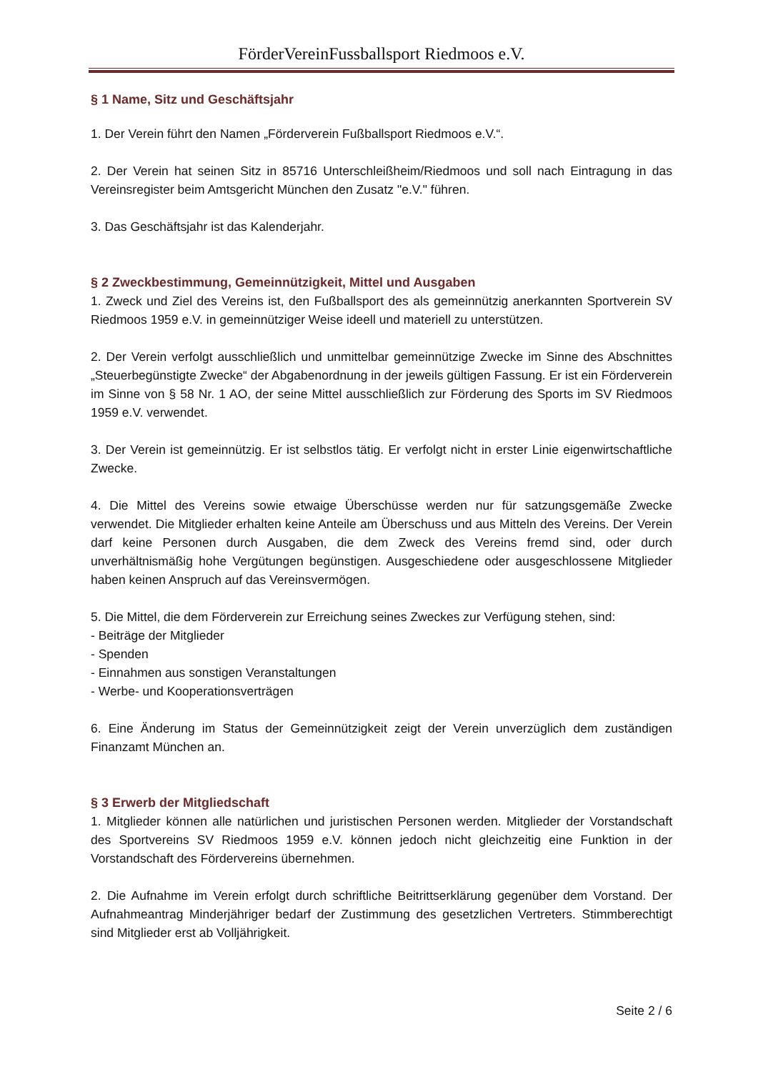FörderVereinFussballsport Riedmoos e.V.
§ 1 Name, Sitz und Geschäftsjahr
1. Der Verein führt den Namen „Förderverein Fußballsport Riedmoos e.V.“.
2. Der Verein hat seinen Sitz in 85716 Unterschleißheim/Riedmoos und soll nach Eintragung in das Vereinsregister beim Amtsgericht München den Zusatz "e.V." führen.
3. Das Geschäftsjahr ist das Kalenderjahr.
§ 2 Zweckbestimmung, Gemeinnützigkeit, Mittel und Ausgaben
1. Zweck und Ziel des Vereins ist, den Fußballsport des als gemeinnützig anerkannten Sport­verein SV Riedmoos 1959 e.V. in gemeinnütziger Weise ideell und materiell zu unterstützen.
2. Der Verein verfolgt ausschließlich und unmittelbar gemeinnützige Zwecke im Sinne des Abschnittes „Steuerbegünstigte Zwecke“ der Abgabenordnung in der jeweils gültigen Fas­sung. Er ist ein Förderverein im Sinne von § 58 Nr. 1 AO, der seine Mittel ausschließlich zur Förderung des Sports im SV Riedmoos 1959 e.V. verwendet.
3. Der Verein ist gemeinnützig. Er ist selbstlos tätig. Er verfolgt nicht in erster Linie eigenwirt­schaftliche Zwecke.
4. Die Mittel des Vereins sowie etwaige Überschüsse werden nur für satzungsgemäße Zwe­cke verwendet. Die Mitglieder erhalten keine Anteile am Überschuss und aus Mitteln des Vereins. Der Verein darf keine Personen durch Ausgaben, die dem Zweck des Vereins fremd sind, oder durch unverhältnismäßig hohe Vergütungen begünstigen. Ausgeschiedene oder ausgeschlossene Mitglieder haben keinen Anspruch auf das Vereinsvermögen.
5. Die Mittel, die dem Förderverein zur Erreichung seines Zweckes zur Verfügung stehen, sind:
- Beiträge der Mitglieder
- Spenden
- Einnahmen aus sonstigen Veranstaltungen
- Werbe- und Kooperationsverträgen
6. Eine Änderung im Status der Gemeinnützigkeit zeigt der Verein unverzüglich dem zustän­digen Finanzamt München an.
§ 3 Erwerb der Mitgliedschaft
1. Mitglieder können alle natürlichen und juristischen Personen werden. Mitglieder der Vor­standschaft des Sportvereins SV Riedmoos 1959 e.V. können jedoch nicht gleichzeitig eine Funktion in der Vorstandschaft des Fördervereins übernehmen.
2. Die Aufnahme im Verein erfolgt durch schriftliche Beitrittserklärung gegenüber dem Vor­stand. Der Aufnahmeantrag Minderjähriger bedarf der Zustimmung des gesetzlichen Vertre­ters. Stimmberechtigt sind Mitglieder erst ab Volljährigkeit.
Seite 2 / 6